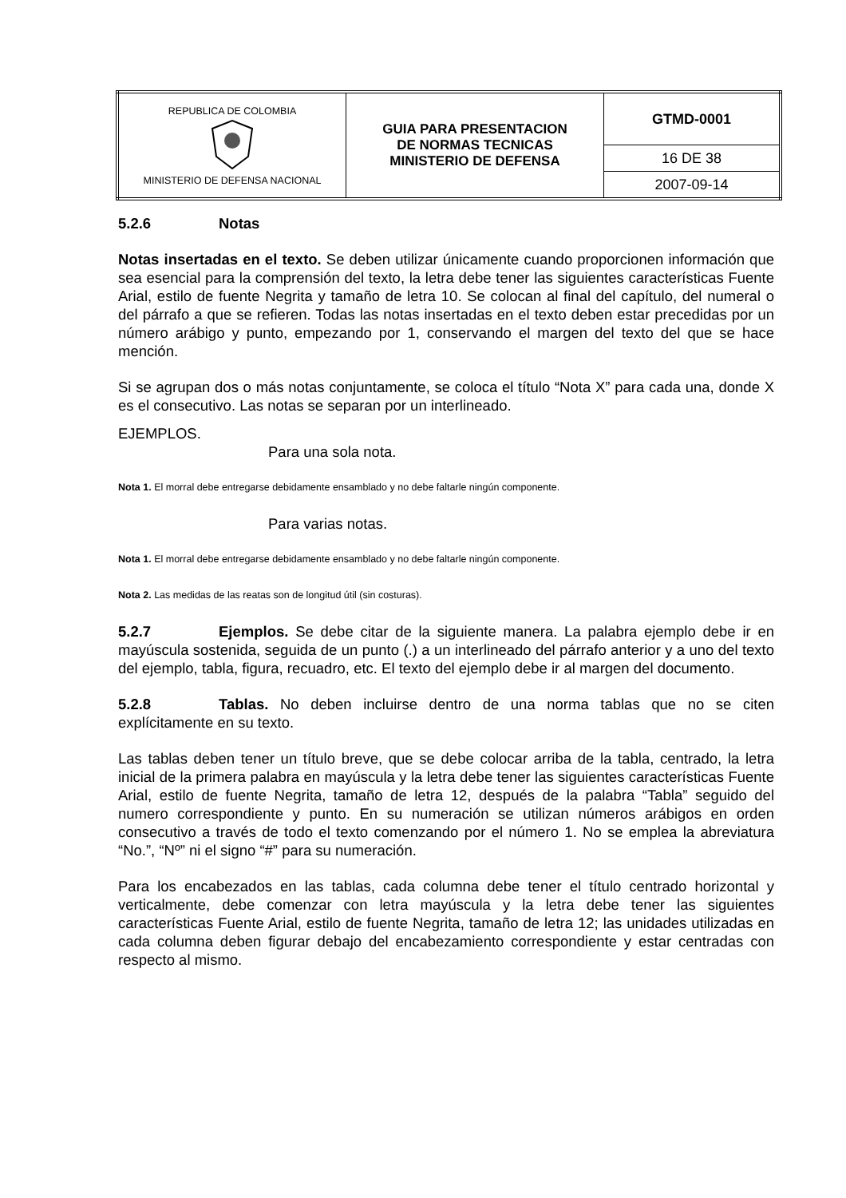| REPUBLICA DE COLOMBIA MINISTERIO DE DEFENSA NACIONAL | GUIA PARA PRESENTACION DE NORMAS TECNICAS MINISTERIO DE DEFENSA | GTMD-0001 |
| | | 16 DE 38 |
| | | 2007-09-14 |
5.2.6 Notas
Notas insertadas en el texto. Se deben utilizar únicamente cuando proporcionen información que sea esencial para la comprensión del texto, la letra debe tener las siguientes características Fuente Arial, estilo de fuente Negrita y tamaño de letra 10. Se colocan al final del capítulo, del numeral o del párrafo a que se refieren. Todas las notas insertadas en el texto deben estar precedidas por un número arábigo y punto, empezando por 1, conservando el margen del texto del que se hace mención.
Si se agrupan dos o más notas conjuntamente, se coloca el título “Nota X” para cada una, donde X es el consecutivo. Las notas se separan por un interlineado.
EJEMPLOS.
Para una sola nota.
Nota 1. El morral debe entregarse debidamente ensamblado y no debe faltarle ningún componente.
Para varias notas.
Nota 1. El morral debe entregarse debidamente ensamblado y no debe faltarle ningún componente.
Nota 2. Las medidas de las reatas son de longitud útil (sin costuras).
5.2.7 Ejemplos. Se debe citar de la siguiente manera. La palabra ejemplo debe ir en mayúscula sostenida, seguida de un punto (.) a un interlineado del párrafo anterior y a uno del texto del ejemplo, tabla, figura, recuadro, etc. El texto del ejemplo debe ir al margen del documento.
5.2.8 Tablas. No deben incluirse dentro de una norma tablas que no se citen explícitamente en su texto.
Las tablas deben tener un título breve, que se debe colocar arriba de la tabla, centrado, la letra inicial de la primera palabra en mayúscula y la letra debe tener las siguientes características Fuente Arial, estilo de fuente Negrita, tamaño de letra 12, después de la palabra “Tabla” seguido del numero correspondiente y punto. En su numeración se utilizan números arábigos en orden consecutivo a través de todo el texto comenzando por el número 1. No se emplea la abreviatura “No.”, “Nº” ni el signo “#” para su numeración.
Para los encabezados en las tablas, cada columna debe tener el título centrado horizontal y verticalmente, debe comenzar con letra mayúscula y la letra debe tener las siguientes características Fuente Arial, estilo de fuente Negrita, tamaño de letra 12; las unidades utilizadas en cada columna deben figurar debajo del encabezamiento correspondiente y estar centradas con respecto al mismo.